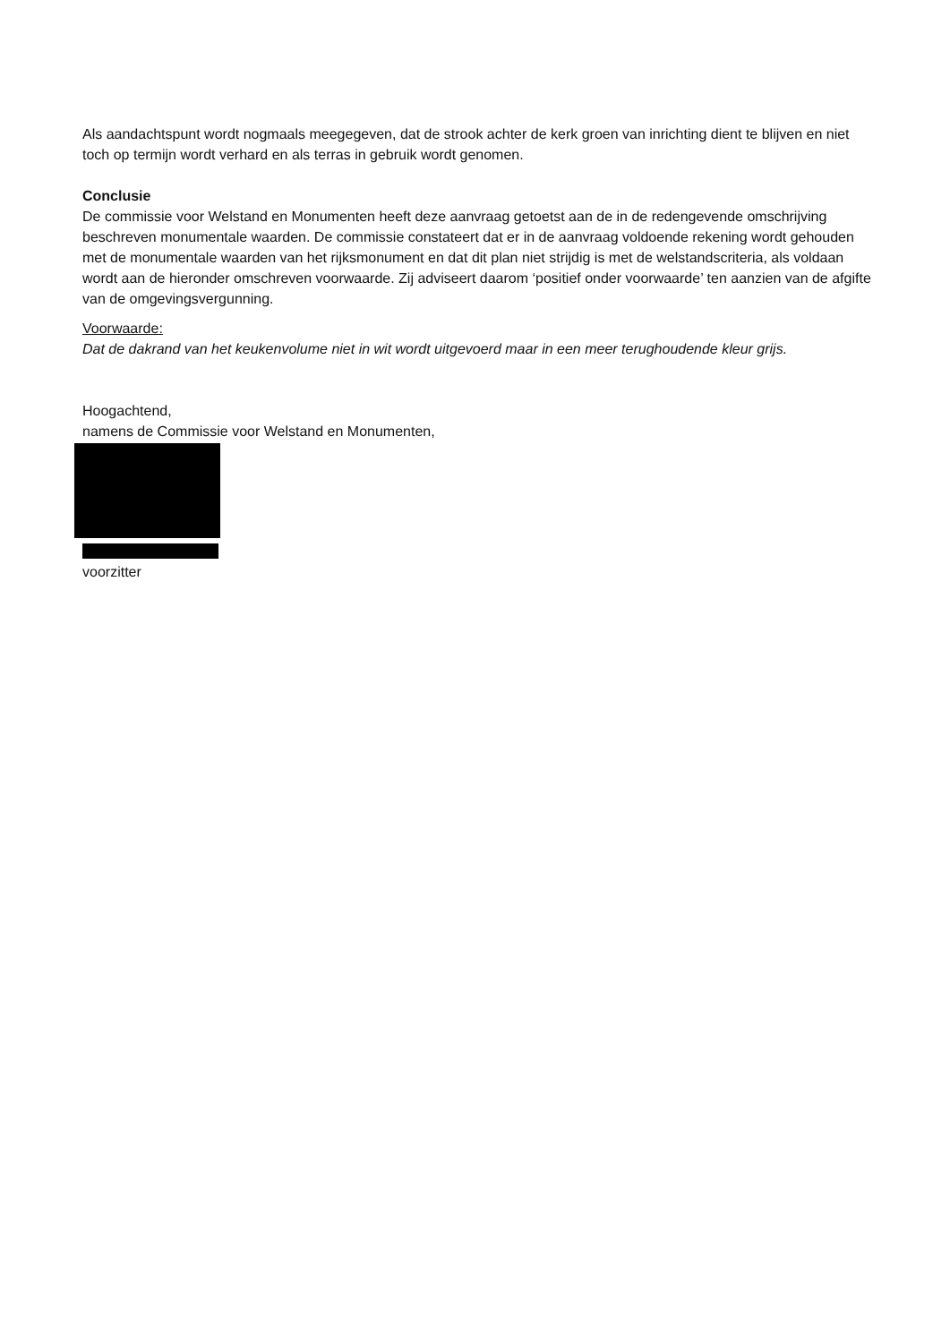Als aandachtspunt wordt nogmaals meegegeven, dat de strook achter de kerk groen van inrichting dient te blijven en niet toch op termijn wordt verhard en als terras in gebruik wordt genomen.
Conclusie
De commissie voor Welstand en Monumenten heeft deze aanvraag getoetst aan de in de redengevende omschrijving beschreven monumentale waarden. De commissie constateert dat er in de aanvraag voldoende rekening wordt gehouden met de monumentale waarden van het rijksmonument en dat dit plan niet strijdig is met de welstandscriteria, als voldaan wordt aan de hieronder omschreven voorwaarde. Zij adviseert daarom ‘positief onder voorwaarde’ ten aanzien van de afgifte van de omgevingsvergunning.
Voorwaarde:
Dat de dakrand van het keukenvolume niet in wit wordt uitgevoerd maar in een meer terughoudende kleur grijs.
Hoogachtend,
namens de Commissie voor Welstand en Monumenten,
voorzitter